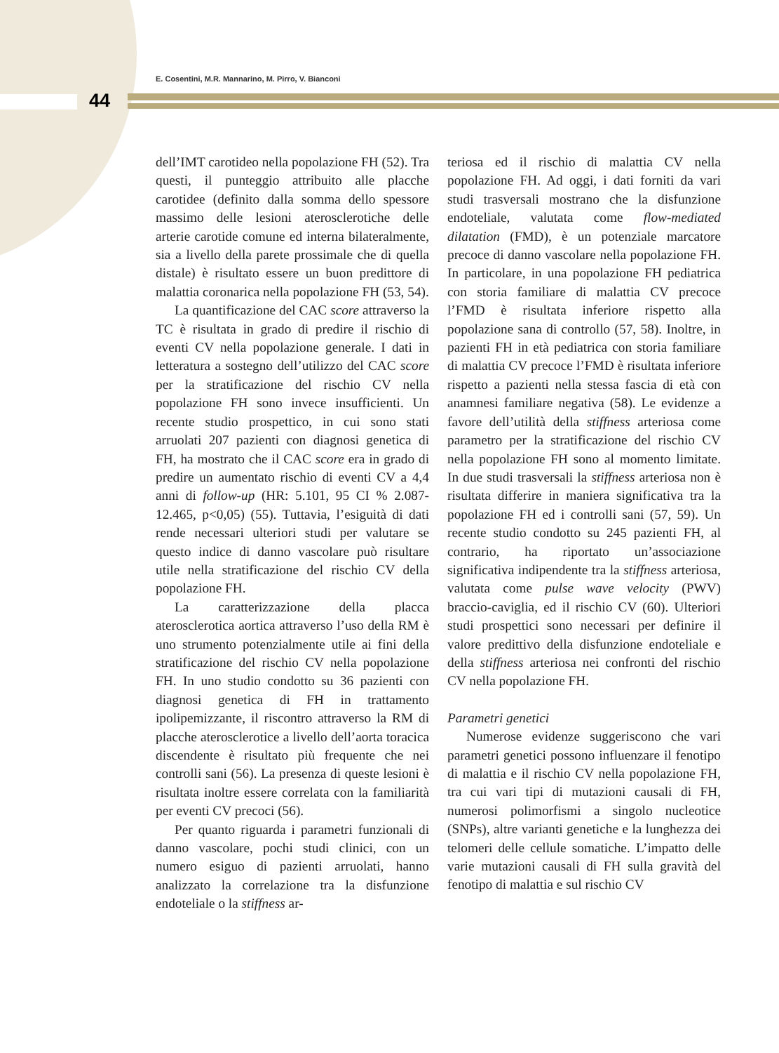E. Cosentini, M.R. Mannarino, M. Pirro, V. Bianconi
44
dell’IMT carotideo nella popolazione FH (52). Tra questi, il punteggio attribuito alle placche carotidee (definito dalla somma dello spessore massimo delle lesioni aterosclerotiche delle arterie carotide comune ed interna bilateralmente, sia a livello della parete prossimale che di quella distale) è risultato essere un buon predittore di malattia coronarica nella popolazione FH (53, 54).
La quantificazione del CAC score attraverso la TC è risultata in grado di predire il rischio di eventi CV nella popolazione generale. I dati in letteratura a sostegno dell’utilizzo del CAC score per la stratificazione del rischio CV nella popolazione FH sono invece insufficienti. Un recente studio prospettico, in cui sono stati arruolati 207 pazienti con diagnosi genetica di FH, ha mostrato che il CAC score era in grado di predire un aumentato rischio di eventi CV a 4,4 anni di follow-up (HR: 5.101, 95 CI % 2.087-12.465, p<0,05) (55). Tuttavia, l’esiguità di dati rende necessari ulteriori studi per valutare se questo indice di danno vascolare può risultare utile nella stratificazione del rischio CV della popolazione FH.
La caratterizzazione della placca aterosclerotica aortica attraverso l’uso della RM è uno strumento potenzialmente utile ai fini della stratificazione del rischio CV nella popolazione FH. In uno studio condotto su 36 pazienti con diagnosi genetica di FH in trattamento ipolipemizzante, il riscontro attraverso la RM di placche aterosclerotice a livello dell’aorta toracica discendente è risultato più frequente che nei controlli sani (56). La presenza di queste lesioni è risultata inoltre essere correlata con la familiarità per eventi CV precoci (56).
Per quanto riguarda i parametri funzionali di danno vascolare, pochi studi clinici, con un numero esiguo di pazienti arruolati, hanno analizzato la correlazione tra la disfunzione endoteliale o la stiffness ar-
teriosa ed il rischio di malattia CV nella popolazione FH. Ad oggi, i dati forniti da vari studi trasversali mostrano che la disfunzione endoteliale, valutata come flow-mediated dilatation (FMD), è un potenziale marcatore precoce di danno vascolare nella popolazione FH. In particolare, in una popolazione FH pediatrica con storia familiare di malattia CV precoce l’FMD è risultata inferiore rispetto alla popolazione sana di controllo (57, 58). Inoltre, in pazienti FH in età pediatrica con storia familiare di malattia CV precoce l’FMD è risultata inferiore rispetto a pazienti nella stessa fascia di età con anamnesi familiare negativa (58). Le evidenze a favore dell’utilità della stiffness arteriosa come parametro per la stratificazione del rischio CV nella popolazione FH sono al momento limitate. In due studi trasversali la stiffness arteriosa non è risultata differire in maniera significativa tra la popolazione FH ed i controlli sani (57, 59). Un recente studio condotto su 245 pazienti FH, al contrario, ha riportato un’associazione significativa indipendente tra la stiffness arteriosa, valutata come pulse wave velocity (PWV) braccio-caviglia, ed il rischio CV (60). Ulteriori studi prospettici sono necessari per definire il valore predittivo della disfunzione endoteliale e della stiffness arteriosa nei confronti del rischio CV nella popolazione FH.
Parametri genetici
Numerose evidenze suggeriscono che vari parametri genetici possono influenzare il fenotipo di malattia e il rischio CV nella popolazione FH, tra cui vari tipi di mutazioni causali di FH, numerosi polimorfismi a singolo nucleotice (SNPs), altre varianti genetiche e la lunghezza dei telomeri delle cellule somatiche. L’impatto delle varie mutazioni causali di FH sulla gravità del fenotipo di malattia e sul rischio CV